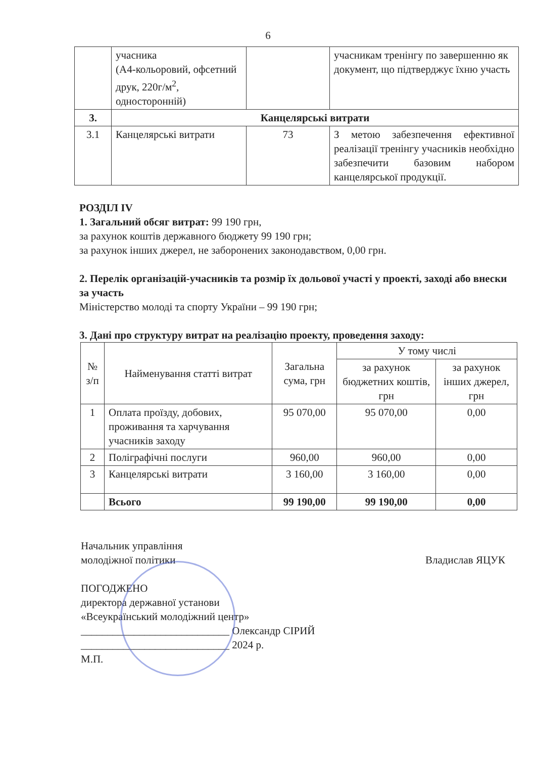6
| | учасника (А4-кольоровий, офсетний друк, 220г/м<sup>2</sup>, односторонній) | | учасникам тренінгу по завершенню як документ, що підтверджує їхню участь |
| 3. | Канцелярські витрати | | |
| 3.1 | Канцелярські витрати | 73 | З метою забезпечення ефективної реалізації тренінгу учасників необхідно забезпечити базовим набором канцелярської продукції. |
РОЗДІЛ IV
1. Загальний обсяг витрат: 99 190 грн,
за рахунок коштів державного бюджету 99 190 грн;
за рахунок інших джерел, не заборонених законодавством, 0,00 грн.
2. Перелік організацій-учасників та розмір їх дольової участі у проекті, заході або внески за участь
Міністерство молоді та спорту України – 99 190 грн;
3. Дані про структуру витрат на реалізацію проекту, проведення заходу:
| № з/п | Найменування статті витрат | Загальна сума, грн | У тому числі | |
| --- | --- | --- | --- | --- |
| | | | за рахунок бюджетних коштів, грн | за рахунок інших джерел, грн |
| 1 | Оплата проїзду, добових, проживання та харчування учасників заходу | 95 070,00 | 95 070,00 | 0,00 |
| 2 | Поліграфічні послуги | 960,00 | 960,00 | 0,00 |
| 3 | Канцелярські витрати | 3 160,00 | 3 160,00 | 0,00 |
| | Всього | 99 190,00 | 99 190,00 | 0,00 |
Начальник управління
молодіжної політики
Владислав ЯЦУК
ПОГОДЖЕНО
директора державної установи
«Всеукраїнський молодіжний центр»
____________________________ Олександр СІРИЙ
____________________________ 2024 р.
М.П.